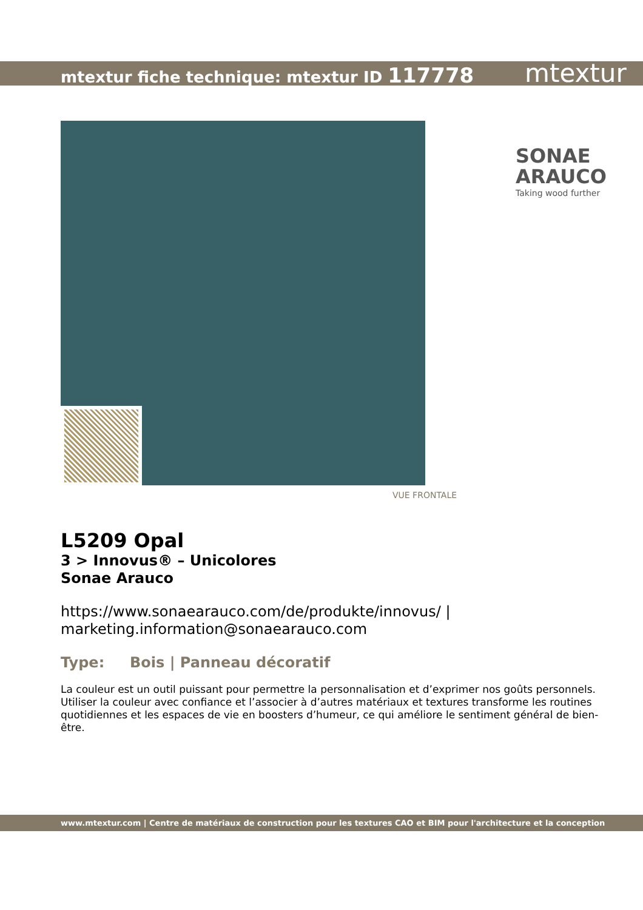mtextur fiche technique: mtextur ID 117778
mtextur
SONAE
ARAUCO
Taking wood further
VUE FRONTALE
L5209 Opal
3 > Innovus® – Unicolores
Sonae Arauco
https://www.sonaearauco.com/de/produkte/innovus/ | marketing.information@sonaearauco.com
Type: Bois | Panneau décoratif
La couleur est un outil puissant pour permettre la personnalisation et d’exprimer nos goûts personnels. Utiliser la couleur avec confiance et l’associer à d’autres matériaux et textures transforme les routines quotidiennes et les espaces de vie en boosters d’humeur, ce qui améliore le sentiment général de bien-être.
www.mtextur.com | Centre de matériaux de construction pour les textures CAO et BIM pour l'architecture et la conception